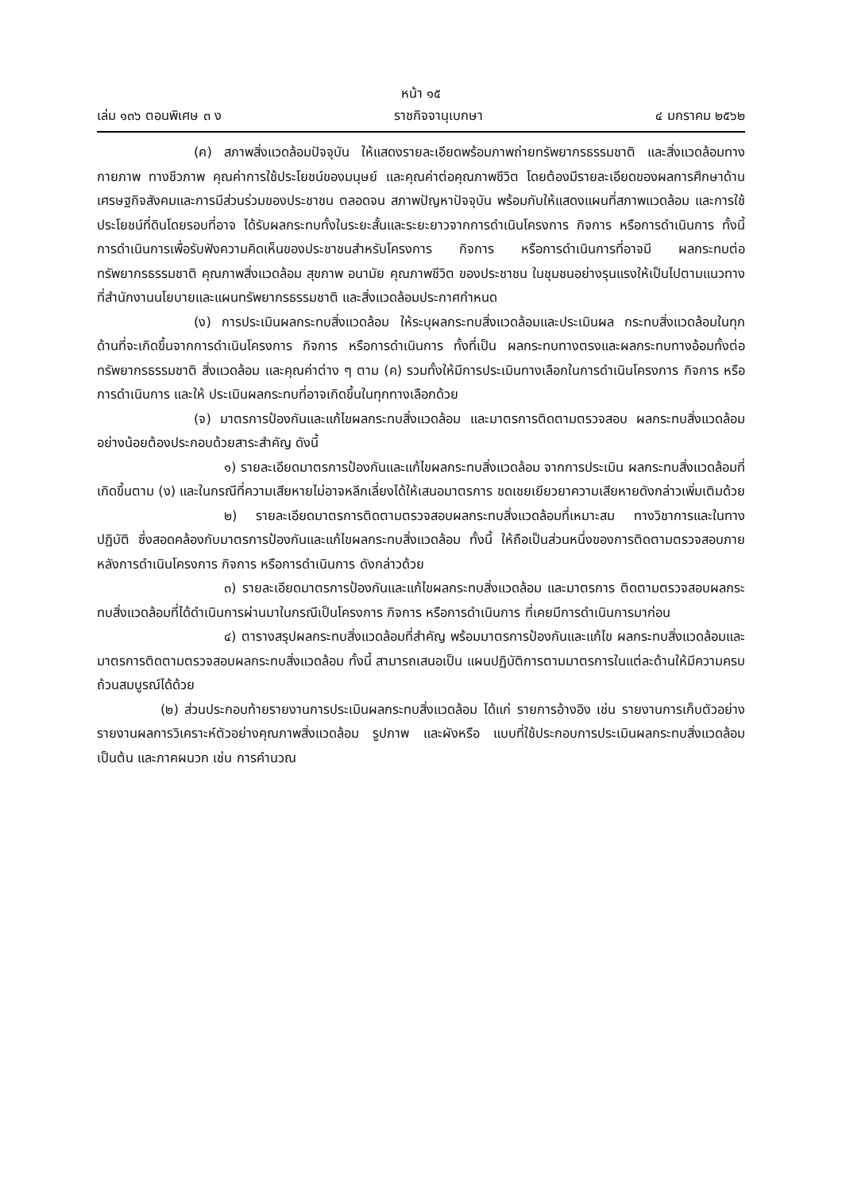หน้า ๑๕
เล่ม ๑๓๖ ตอนพิเศษ ๓ ง ราชกิจจานุเบกษา ๔ มกราคม ๒๕๖๒
(ค) สภาพสิ่งแวดล้อมปัจจุบัน ให้แสดงรายละเอียดพร้อมภาพถ่ายทรัพยากรธรรมชาติ และสิ่งแวดล้อมทางกายภาพ ทางชีวภาพ คุณค่าการใช้ประโยชน์ของมนุษย์ และคุณค่าต่อคุณภาพชีวิต โดยต้องมีรายละเอียดของผลการศึกษาด้านเศรษฐกิจสังคมและการมีส่วนร่วมของประชาชน ตลอดจน สภาพปัญหาปัจจุบัน พร้อมกับให้แสดงแผนที่สภาพแวดล้อม และการใช้ประโยชน์ที่ดินโดยรอบที่อาจ ได้รับผลกระทบทั้งในระยะสั้นและระยะยาวจากการดำเนินโครงการ กิจการ หรือการดำเนินการ ทั้งนี้ การดำเนินการเพื่อรับฟังความคิดเห็นของประชาชนสำหรับโครงการ กิจการ หรือการดำเนินการที่อาจมี ผลกระทบต่อทรัพยากรธรรมชาติ คุณภาพสิ่งแวดล้อม สุขภาพ อนามัย คุณภาพชีวิต ของประชาชน ในชุมชนอย่างรุนแรงให้เป็นไปตามแนวทางที่สำนักงานนโยบายและแผนทรัพยากรธรรมชาติ และสิ่งแวดล้อมประกาศกำหนด
(ง) การประเมินผลกระทบสิ่งแวดล้อม ให้ระบุผลกระทบสิ่งแวดล้อมและประเมินผล กระทบสิ่งแวดล้อมในทุกด้านที่จะเกิดขึ้นจากการดำเนินโครงการ กิจการ หรือการดำเนินการ ทั้งที่เป็น ผลกระทบทางตรงและผลกระทบทางอ้อมทั้งต่อทรัพยากรธรรมชาติ สิ่งแวดล้อม และคุณค่าต่าง ๆ ตาม (ค) รวมทั้งให้มีการประเมินทางเลือกในการดำเนินโครงการ กิจการ หรือการดำเนินการ และให้ ประเมินผลกระทบที่อาจเกิดขึ้นในทุกทางเลือกด้วย
(จ) มาตรการป้องกันและแก้ไขผลกระทบสิ่งแวดล้อม และมาตรการติดตามตรวจสอบ ผลกระทบสิ่งแวดล้อม อย่างน้อยต้องประกอบด้วยสาระสำคัญ ดังนี้
๑) รายละเอียดมาตรการป้องกันและแก้ไขผลกระทบสิ่งแวดล้อม จากการประเมิน ผลกระทบสิ่งแวดล้อมที่เกิดขึ้นตาม (ง) และในกรณีที่ความเสียหายไม่อาจหลีกเลี่ยงได้ให้เสนอมาตรการ ชดเชยเยียวยาความเสียหายดังกล่าวเพิ่มเติมด้วย
๒) รายละเอียดมาตรการติดตามตรวจสอบผลกระทบสิ่งแวดล้อมที่เหมาะสม ทางวิชาการและในทางปฏิบัติ ซึ่งสอดคล้องกับมาตรการป้องกันและแก้ไขผลกระทบสิ่งแวดล้อม ทั้งนี้ ให้ถือเป็นส่วนหนึ่งของการติดตามตรวจสอบภายหลังการดำเนินโครงการ กิจการ หรือการดำเนินการ ดังกล่าวด้วย
๓) รายละเอียดมาตรการป้องกันและแก้ไขผลกระทบสิ่งแวดล้อม และมาตรการ ติดตามตรวจสอบผลกระทบสิ่งแวดล้อมที่ได้ดำเนินการผ่านมาในกรณีเป็นโครงการ กิจการ หรือการดำเนินการ ที่เคยมีการดำเนินการมาก่อน
๔) ตารางสรุปผลกระทบสิ่งแวดล้อมที่สำคัญ พร้อมมาตรการป้องกันและแก้ไข ผลกระทบสิ่งแวดล้อมและมาตรการติดตามตรวจสอบผลกระทบสิ่งแวดล้อม ทั้งนี้ สามารถเสนอเป็น แผนปฏิบัติการตามมาตรการในแต่ละด้านให้มีความครบถ้วนสมบูรณ์ได้ด้วย
(๒) ส่วนประกอบท้ายรายงานการประเมินผลกระทบสิ่งแวดล้อม ได้แก่ รายการอ้างอิง เช่น รายงานการเก็บตัวอย่าง รายงานผลการวิเคราะห์ตัวอย่างคุณภาพสิ่งแวดล้อม รูปภาพ และผังหรือ แบบที่ใช้ประกอบการประเมินผลกระทบสิ่งแวดล้อม เป็นต้น และภาคผนวก เช่น การคำนวณ